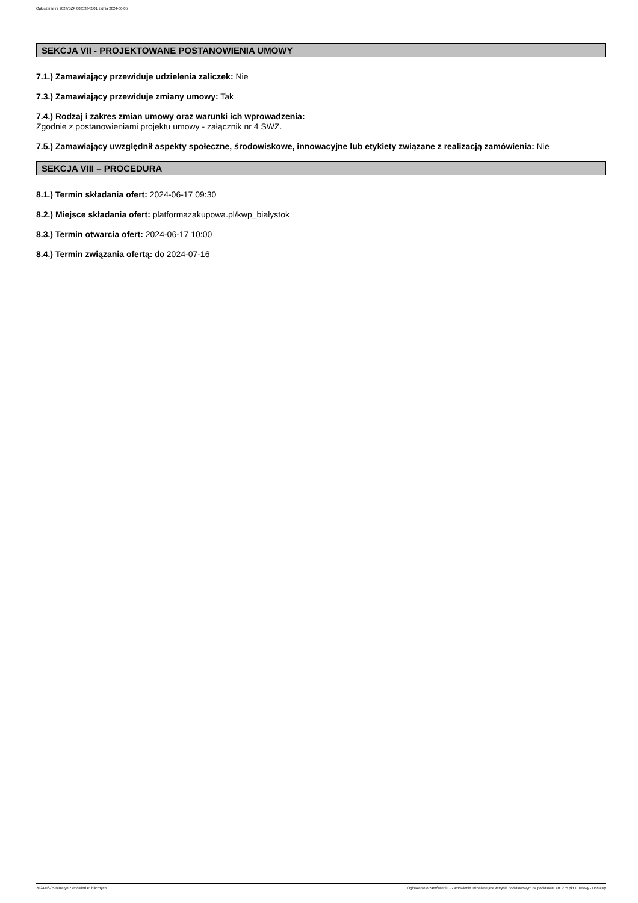Ogłoszenie nr 2024/BZP 00353342/01 z dnia 2024-06-05
SEKCJA VII - PROJEKTOWANE POSTANOWIENIA UMOWY
7.1.) Zamawiający przewiduje udzielenia zaliczek: Nie
7.3.) Zamawiający przewiduje zmiany umowy: Tak
7.4.) Rodzaj i zakres zmian umowy oraz warunki ich wprowadzenia:
Zgodnie z postanowieniami projektu umowy - załącznik nr 4 SWZ.
7.5.) Zamawiający uwzględnił aspekty społeczne, środowiskowe, innowacyjne lub etykiety związane z realizacją zamówienia: Nie
SEKCJA VIII – PROCEDURA
8.1.) Termin składania ofert: 2024-06-17 09:30
8.2.) Miejsce składania ofert: platformazakupowa.pl/kwp_bialystok
8.3.) Termin otwarcia ofert: 2024-06-17 10:00
8.4.) Termin związania ofertą: do 2024-07-16
2024-06-05 Biuletyn Zamówień Publicznych Ogłoszenie o zamówieniu - Zamówienie udzielane jest w trybie podstawowym na podstawie: art. 275 pkt 1 ustawy - Dostawy